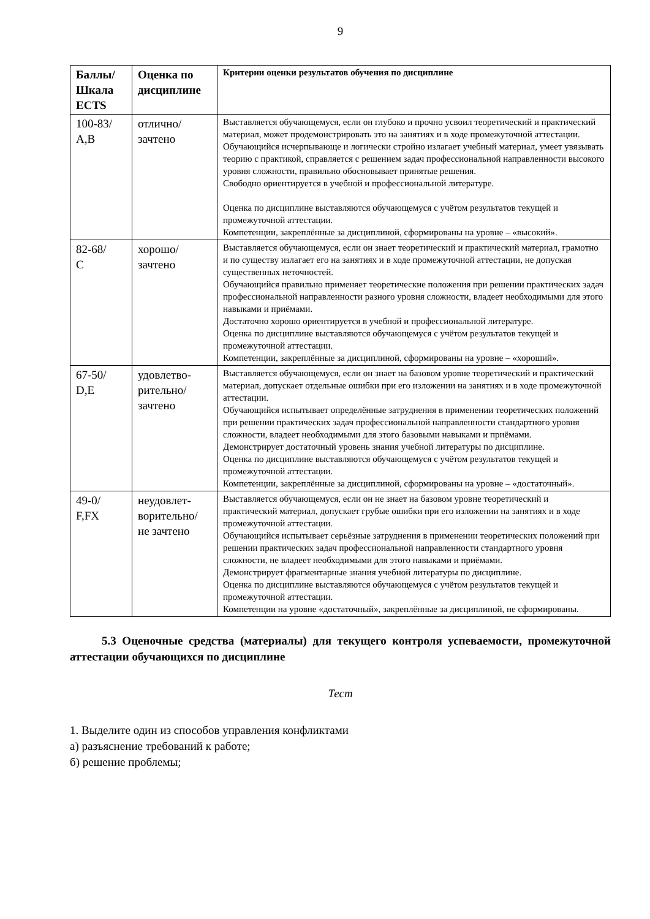9
| Баллы/ Шкала ECTS | Оценка по дисциплине | Критерии оценки результатов обучения по дисциплине |
| --- | --- | --- |
| 100-83/ A,B | отлично/ зачтено | Выставляется обучающемуся, если он глубоко и прочно усвоил теоретический и практический материал, может продемонстрировать это на занятиях и в ходе промежуточной аттестации. Обучающийся исчерпывающе и логически стройно излагает учебный материал, умеет увязывать теорию с практикой, справляется с решением задач профессиональной направленности высокого уровня сложности, правильно обосновывает принятые решения. Свободно ориентируется в учебной и профессиональной литературе. Оценка по дисциплине выставляются обучающемуся с учётом результатов текущей и промежуточной аттестации. Компетенции, закреплённые за дисциплиной, сформированы на уровне – «высокий». |
| 82-68/ C | хорошо/ зачтено | Выставляется обучающемуся, если он знает теоретический и практический материал, грамотно и по существу излагает его на занятиях и в ходе промежуточной аттестации, не допуская существенных неточностей. Обучающийся правильно применяет теоретические положения при решении практических задач профессиональной направленности разного уровня сложности, владеет необходимыми для этого навыками и приёмами. Достаточно хорошо ориентируется в учебной и профессиональной литературе. Оценка по дисциплине выставляются обучающемуся с учётом результатов текущей и промежуточной аттестации. Компетенции, закреплённые за дисциплиной, сформированы на уровне – «хороший». |
| 67-50/ D,E | удовлетво- рительно/ зачтено | Выставляется обучающемуся, если он знает на базовом уровне теоретический и практический материал, допускает отдельные ошибки при его изложении на занятиях и в ходе промежуточной аттестации. Обучающийся испытывает определённые затруднения в применении теоретических положений при решении практических задач профессиональной направленности стандартного уровня сложности, владеет необходимыми для этого базовыми навыками и приёмами. Демонстрирует достаточный уровень знания учебной литературы по дисциплине. Оценка по дисциплине выставляются обучающемуся с учётом результатов текущей и промежуточной аттестации. Компетенции, закреплённые за дисциплиной, сформированы на уровне – «достаточный». |
| 49-0/ F,FX | неудовлет- ворительно/ не зачтено | Выставляется обучающемуся, если он не знает на базовом уровне теоретический и практический материал, допускает грубые ошибки при его изложении на занятиях и в ходе промежуточной аттестации. Обучающийся испытывает серьёзные затруднения в применении теоретических положений при решении практических задач профессиональной направленности стандартного уровня сложности, не владеет необходимыми для этого навыками и приёмами. Демонстрирует фрагментарные знания учебной литературы по дисциплине. Оценка по дисциплине выставляются обучающемуся с учётом результатов текущей и промежуточной аттестации. Компетенции на уровне «достаточный», закреплённые за дисциплиной, не сформированы. |
5.3 Оценочные средства (материалы) для текущего контроля успеваемости, промежуточной аттестации обучающихся по дисциплине
Тест
1. Выделите один из способов управления конфликтами
а) разъяснение требований к работе;
б) решение проблемы;